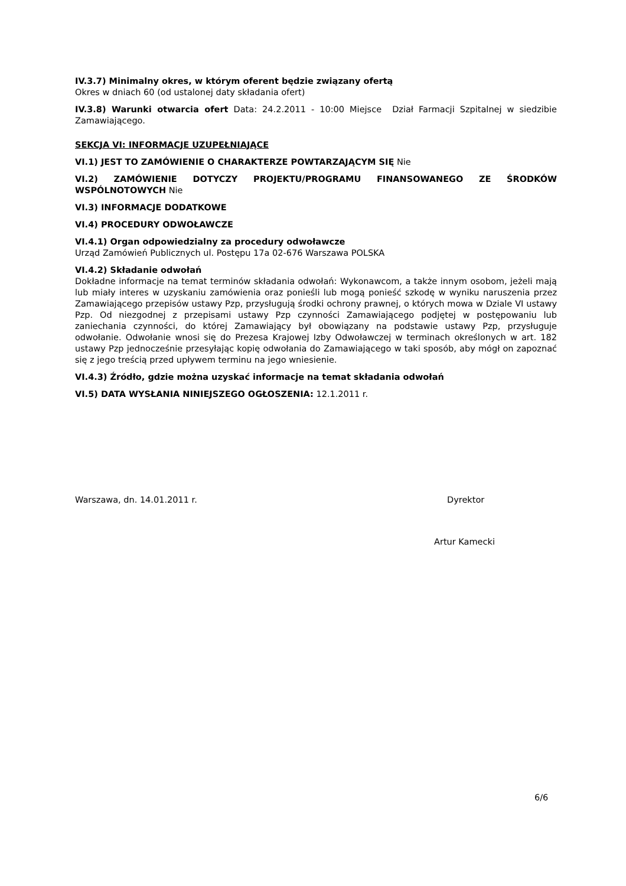IV.3.7) Minimalny okres, w którym oferent będzie związany ofertą
Okres w dniach 60 (od ustalonej daty składania ofert)
IV.3.8) Warunki otwarcia ofert Data: 24.2.2011 - 10:00 Miejsce Dział Farmacji Szpitalnej w siedzibie Zamawiającego.
SEKCJA VI: INFORMACJE UZUPEŁNIAJĄCE
VI.1) JEST TO ZAMÓWIENIE O CHARAKTERZE POWTARZAJĄCYM SIĘ Nie
VI.2) ZAMÓWIENIE DOTYCZY PROJEKTU/PROGRAMU FINANSOWANEGO ZE ŚRODKÓW WSPÓLNOTOWYCH Nie
VI.3) INFORMACJE DODATKOWE
VI.4) PROCEDURY ODWOŁAWCZE
VI.4.1) Organ odpowiedzialny za procedury odwoławcze
Urząd Zamówień Publicznych ul. Postępu 17a 02-676 Warszawa POLSKA
VI.4.2) Składanie odwołań
Dokładne informacje na temat terminów składania odwołań: Wykonawcom, a także innym osobom, jeżeli mają lub miały interes w uzyskaniu zamówienia oraz ponieśli lub mogą ponieść szkodę w wyniku naruszenia przez Zamawiającego przepisów ustawy Pzp, przysługują środki ochrony prawnej, o których mowa w Dziale VI ustawy Pzp. Od niezgodnej z przepisami ustawy Pzp czynności Zamawiającego podjętej w postępowaniu lub zaniechania czynności, do której Zamawiający był obowiązany na podstawie ustawy Pzp, przysługuje odwołanie. Odwołanie wnosi się do Prezesa Krajowej Izby Odwoławczej w terminach określonych w art. 182 ustawy Pzp jednocześnie przesyłając kopię odwołania do Zamawiającego w taki sposób, aby mógł on zapoznać się z jego treścią przed upływem terminu na jego wniesienie.
VI.4.3) Źródło, gdzie można uzyskać informacje na temat składania odwołań
VI.5) DATA WYSŁANIA NINIEJSZEGO OGŁOSZENIA: 12.1.2011 r.
Warszawa, dn. 14.01.2011 r. Dyrektor
Artur Kamecki
6/6